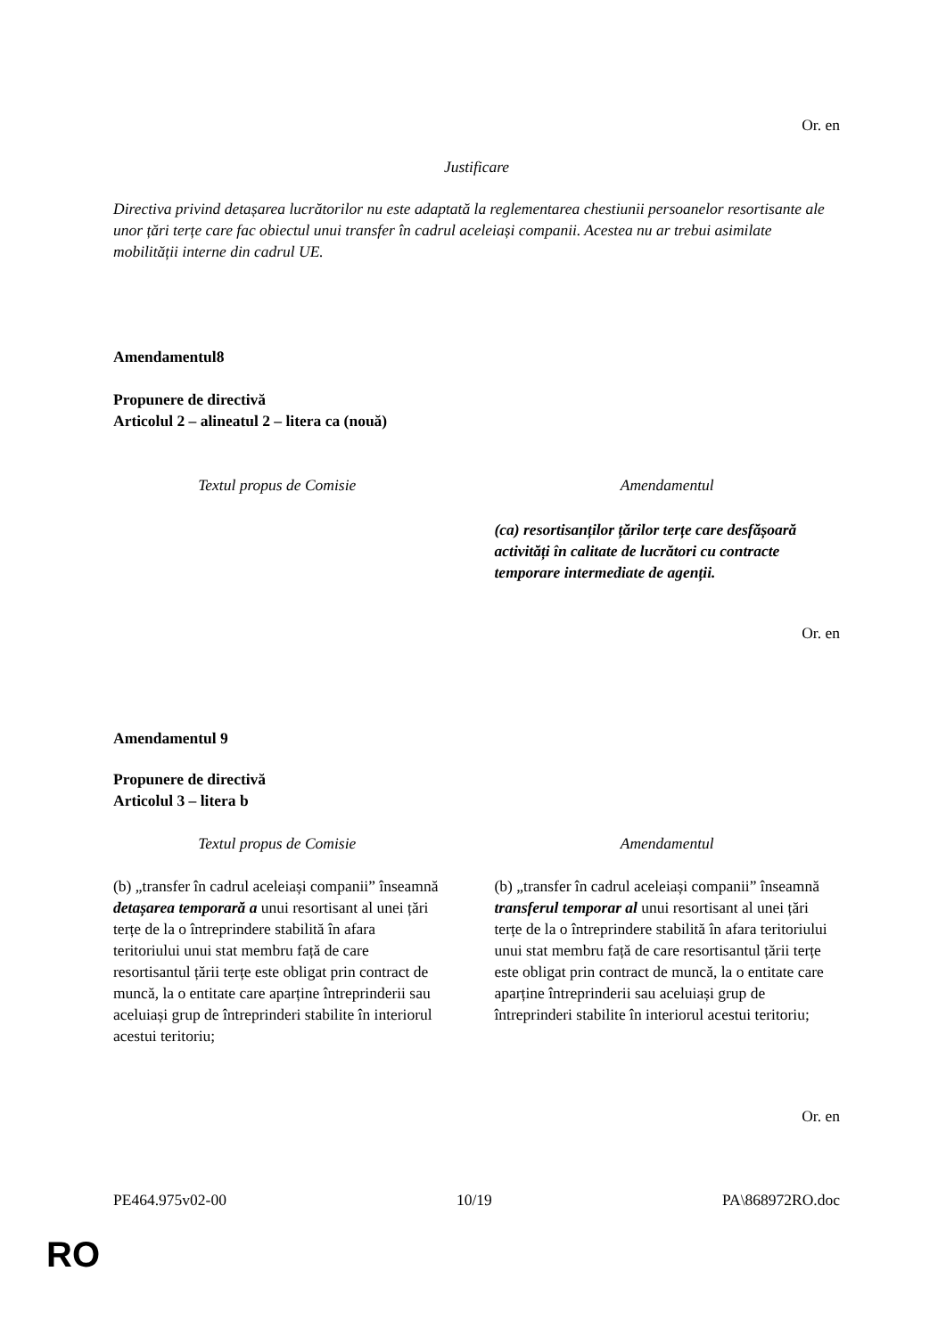Or. en
Justificare
Directiva privind detașarea lucrătorilor nu este adaptată la reglementarea chestiunii persoanelor resortisante ale unor țări terțe care fac obiectul unui transfer în cadrul aceleiași companii. Acestea nu ar trebui asimilate mobilității interne din cadrul UE.
Amendamentul8
Propunere de directivă
Articolul 2 – alineatul 2 – litera ca (nouă)
| Textul propus de Comisie | Amendamentul |
| | (ca) resortisanților țărilor terțe care desfășoară activități în calitate de lucrători cu contracte temporare intermediate de agenții. |
Or. en
Amendamentul 9
Propunere de directivă
Articolul 3 – litera b
| Textul propus de Comisie | Amendamentul |
| (b) „transfer în cadrul aceleiași companii” înseamnă detașarea temporară a unui resortisant al unei țări terțe de la o întreprindere stabilită în afara teritoriului unui stat membru față de care resortisantul țării terțe este obligat prin contract de muncă, la o entitate care aparține întreprinderii sau aceluiași grup de întreprinderi stabilite în interiorul acestui teritoriu; | (b) „transfer în cadrul aceleiași companii” înseamnă transferul temporar al unui resortisant al unei țări terțe de la o întreprindere stabilită în afara teritoriului unui stat membru față de care resortisantul țării terțe este obligat prin contract de muncă, la o entitate care aparține întreprinderii sau aceluiași grup de întreprinderi stabilite în interiorul acestui teritoriu; |
Or. en
PE464.975v02-00 10/19 PA\868972RO.doc
RO